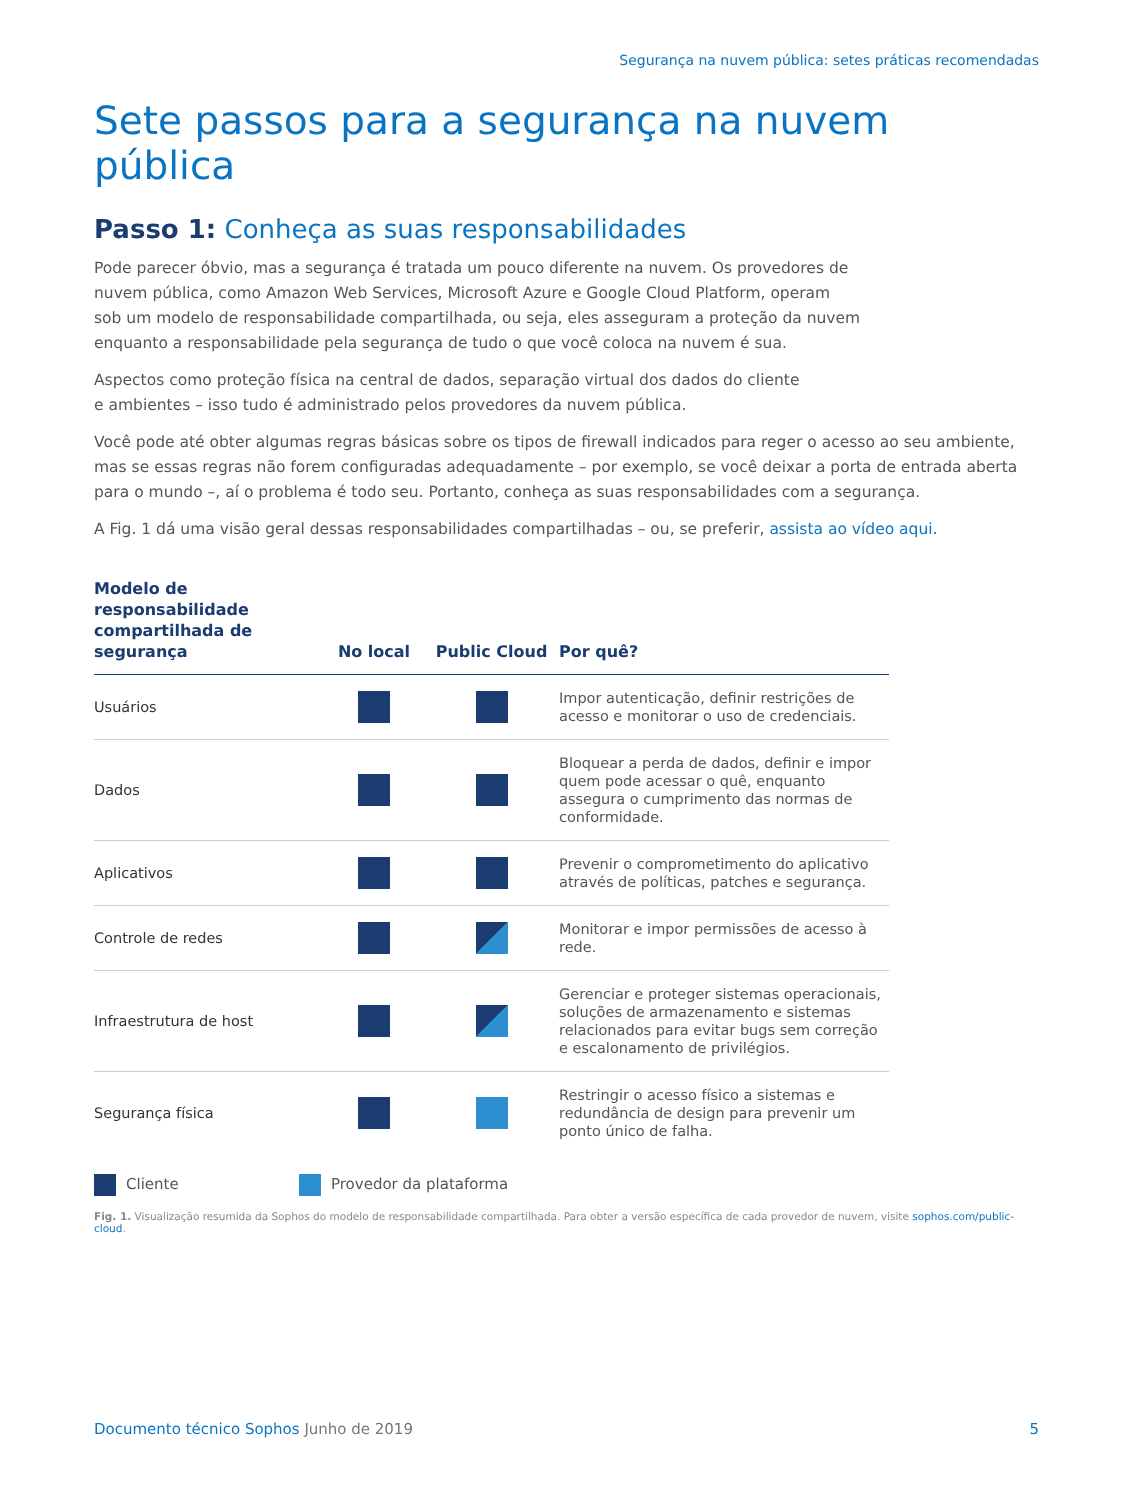Segurança na nuvem pública: setes práticas recomendadas
Sete passos para a segurança na nuvem pública
Passo 1: Conheça as suas responsabilidades
Pode parecer óbvio, mas a segurança é tratada um pouco diferente na nuvem. Os provedores de
nuvem pública, como Amazon Web Services, Microsoft Azure e Google Cloud Platform, operam
sob um modelo de responsabilidade compartilhada, ou seja, eles asseguram a proteção da nuvem
enquanto a responsabilidade pela segurança de tudo o que você coloca na nuvem é sua.
Aspectos como proteção física na central de dados, separação virtual dos dados do cliente
e ambientes – isso tudo é administrado pelos provedores da nuvem pública.
Você pode até obter algumas regras básicas sobre os tipos de firewall indicados para reger o acesso ao seu ambiente, mas se essas regras não forem configuradas adequadamente – por exemplo, se você deixar a porta de entrada aberta para o mundo –, aí o problema é todo seu. Portanto, conheça as suas responsabilidades com a segurança.
A Fig. 1 dá uma visão geral dessas responsabilidades compartilhadas – ou, se preferir, assista ao vídeo aqui.
| Modelo de responsabilidade compartilhada de segurança | No local | Public Cloud | Por quê? |
| --- | --- | --- | --- |
| Usuários | | | Impor autenticação, definir restrições de acesso e monitorar o uso de credenciais. |
| Dados | | | Bloquear a perda de dados, definir e impor quem pode acessar o quê, enquanto assegura o cumprimento das normas de conformidade. |
| Aplicativos | | | Prevenir o comprometimento do aplicativo através de políticas, patches e segurança. |
| Controle de redes | | | Monitorar e impor permissões de acesso à rede. |
| Infraestrutura de host | | | Gerenciar e proteger sistemas operacionais, soluções de armazenamento e sistemas relacionados para evitar bugs sem correção e escalonamento de privilégios. |
| Segurança física | | | Restringir o acesso físico a sistemas e redundância de design para prevenir um ponto único de falha. |
Cliente Provedor da plataforma
Fig. 1. Visualização resumida da Sophos do modelo de responsabilidade compartilhada. Para obter a versão específica de cada provedor de nuvem, visite sophos.com/public-cloud.
Documento técnico Sophos Junho de 2019
5